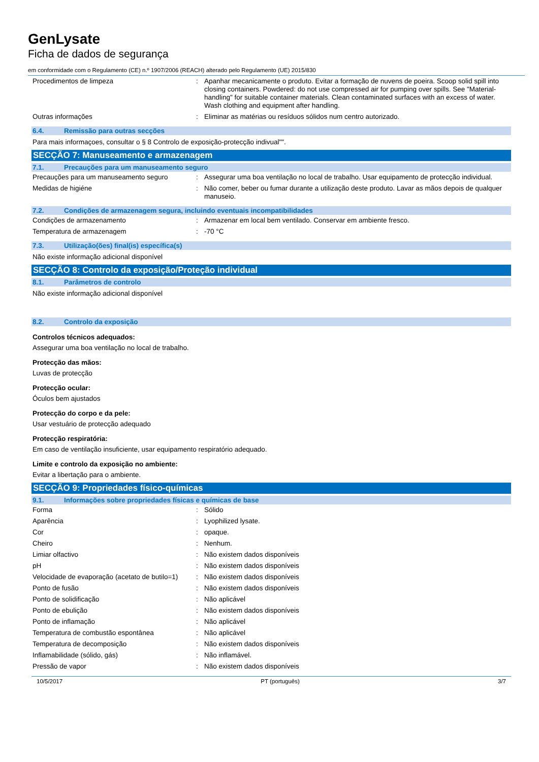GenLysate
Ficha de dados de segurança
em conformidade com o Regulamento (CE) n.º 1907/2006 (REACH) alterado pelo Regulamento (UE) 2015/830
| Procedimentos de limpeza | : | Apanhar mecanicamente o produto. Evitar a formação de nuvens de poeira. Scoop solid spill into closing containers. Powdered: do not use compressed air for pumping over spills. See "Material-handling" for suitable container materials. Clean contaminated surfaces with an excess of water. Wash clothing and equipment after handling. |
| Outras informações | : | Eliminar as matérias ou resíduos sólidos num centro autorizado. |
6.4. Remissão para outras secções
Para mais informaçoes, consultar o § 8 Controlo de exposição-protecção indivual"".
SECÇÃO 7: Manuseamento e armazenagem
7.1. Precauções para um manuseamento seguro
| Precauções para um manuseamento seguro | : | Assegurar uma boa ventilação no local de trabalho. Usar equipamento de protecção individual. |
| Medidas de higiéne | : | Não comer, beber ou fumar durante a utilização deste produto. Lavar as mãos depois de qualquer manuseio. |
7.2. Condições de armazenagem segura, incluindo eventuais incompatibilidades
| Condições de armazenamento | : | Armazenar em local bem ventilado. Conservar em ambiente fresco. |
| Temperatura de armazenagem | : | -70 °C |
7.3. Utilização(ões) final(is) específica(s)
Não existe informação adicional disponível
SECÇÃO 8: Controlo da exposição/Proteção individual
8.1. Parâmetros de controlo
Não existe informação adicional disponível
8.2. Controlo da exposição
Controlos técnicos adequados:
Assegurar uma boa ventilação no local de trabalho.
Protecção das mãos:
Luvas de protecção
Protecção ocular:
Óculos bem ajustados
Protecção do corpo e da pele:
Usar vestuário de protecção adequado
Protecção respiratória:
Em caso de ventilação insuficiente, usar equipamento respiratório adequado.
Limite e controlo da exposição no ambiente:
Evitar a libertação para o ambiente.
SECÇÃO 9: Propriedades físico-químicas
9.1. Informações sobre propriedades físicas e químicas de base
| Forma | : | Sólido |
| Aparência | : | Lyophilized lysate. |
| Cor | : | opaque. |
| Cheiro | : | Nenhum. |
| Limiar olfactivo | : | Não existem dados disponíveis |
| pH | : | Não existem dados disponíveis |
| Velocidade de evaporação (acetato de butilo=1) | : | Não existem dados disponíveis |
| Ponto de fusão | : | Não existem dados disponíveis |
| Ponto de solidificação | : | Não aplicável |
| Ponto de ebulição | : | Não existem dados disponíveis |
| Ponto de inflamação | : | Não aplicável |
| Temperatura de combustão espontânea | : | Não aplicável |
| Temperatura de decomposição | : | Não existem dados disponíveis |
| Inflamabilidade (sólido, gás) | : | Não inflamável. |
| Pressão de vapor | : | Não existem dados disponíveis |
10/5/2017 PT (português) 3/7